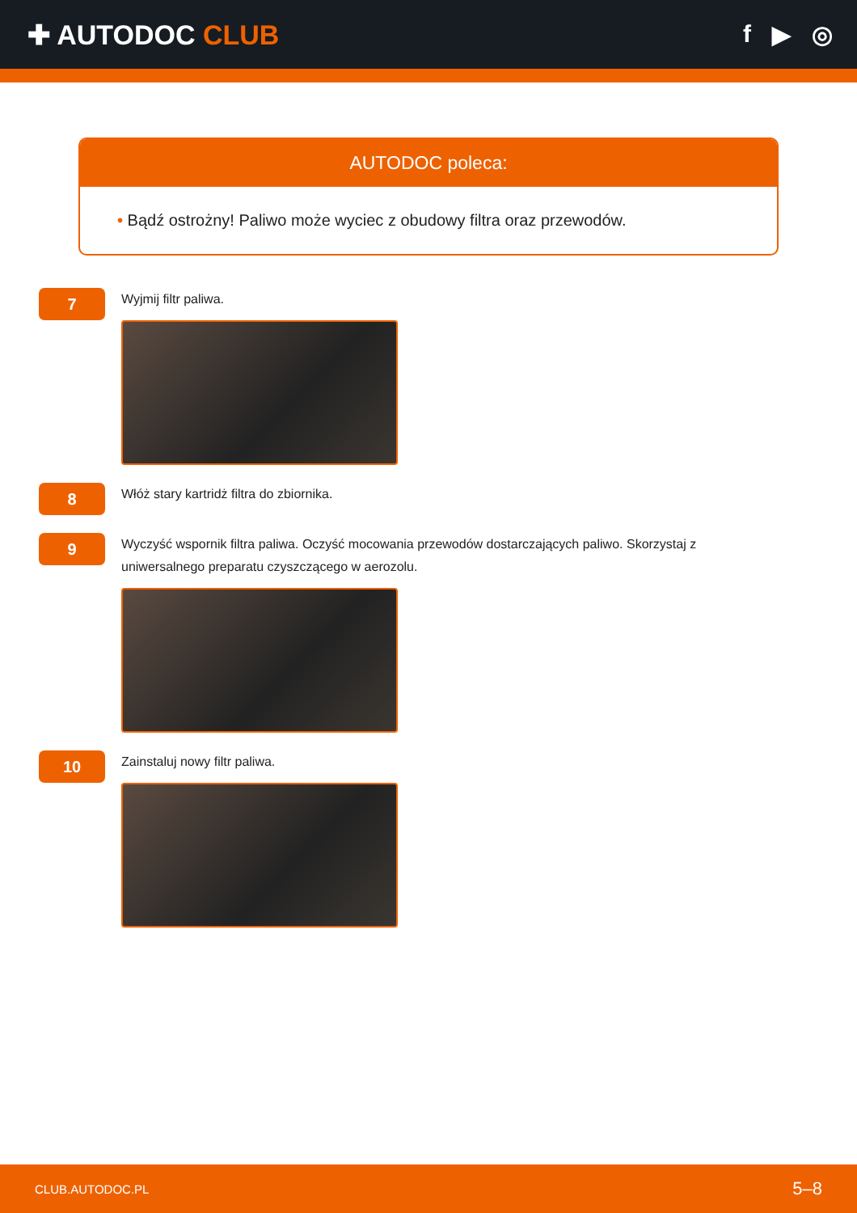✚ AUTODOC CLUB f ▶ ◎
AUTODOC poleca:
• Bądź ostrożny! Paliwo może wyciec z obudowy filtra oraz przewodów.
7
Wyjmij filtr paliwa.
8
Włóż stary kartridż filtra do zbiornika.
9
Wyczyść wspornik filtra paliwa. Oczyść mocowania przewodów dostarczających paliwo. Skorzystaj z uniwersalnego preparatu czyszczącego w aerozolu.
10
Zainstaluj nowy filtr paliwa.
CLUB.AUTODOC.PL 5–8